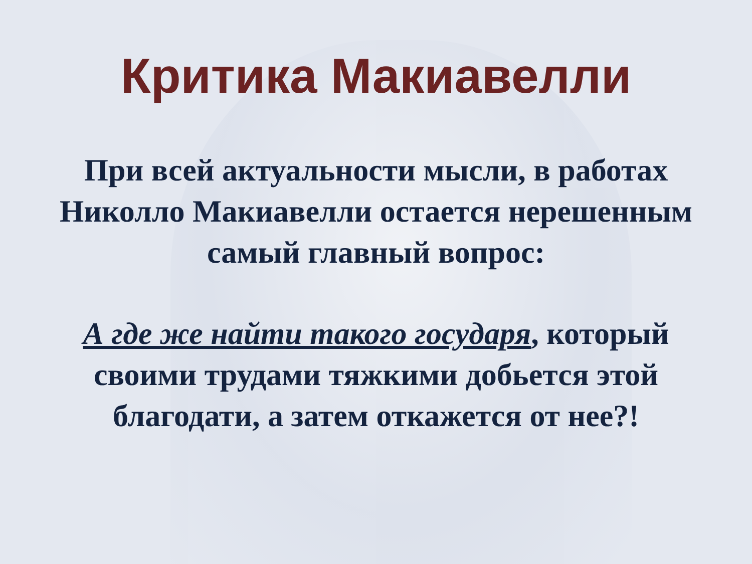Критика Макиавелли
При всей актуальности мысли, в работах Николло Макиавелли остается нерешенным самый главный вопрос:
А где же найти такого государя, который своими трудами тяжкими добьется этой благодати, а затем откажется от нее?!